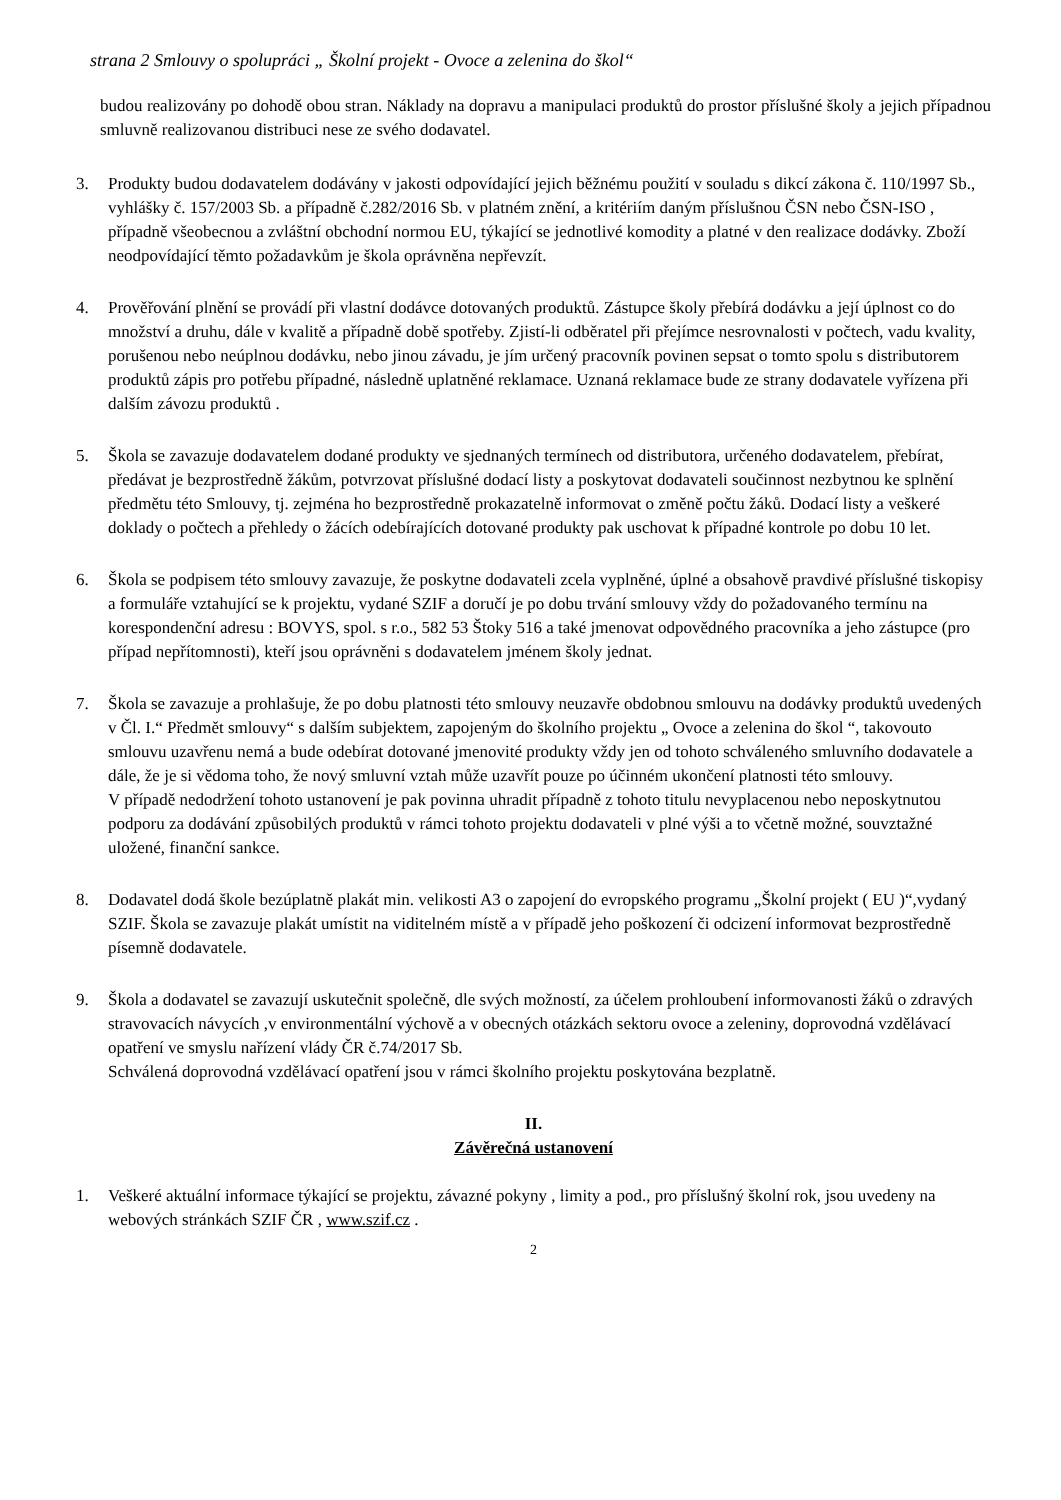strana 2 Smlouvy o spolupráci „ Školní projekt - Ovoce a zelenina do škol“
budou realizovány po dohodě obou stran. Náklady na dopravu a manipulaci produktů do prostor příslušné školy a jejich případnou smluvně realizovanou distribuci nese ze svého dodavatel.
3. Produkty budou dodavatelem dodávány v jakosti odpovídající jejich běžnému použití v souladu s dikcí zákona č. 110/1997 Sb., vyhlášky č. 157/2003 Sb. a případně č.282/2016 Sb. v platném znění, a kritériím daným příslušnou ČSN nebo ČSN-ISO , případně všeobecnou a zvláštní obchodní normou EU, týkající se jednotlivé komodity a platné v den realizace dodávky. Zboží neodpovídající těmto požadavkům je škola oprávněna nepřevzít.
4. Prověřování plnění se provádí při vlastní dodávce dotovaných produktů. Zástupce školy přebírá dodávku a její úplnost co do množství a druhu, dále v kvalitě a případně době spotřeby. Zjistí-li odběratel při přejímce nesrovnalosti v počtech, vadu kvality, porušenou nebo neúplnou dodávku, nebo jinou závadu, je jím určený pracovník povinen sepsat o tomto spolu s distributorem produktů zápis pro potřebu případné, následně uplatněné reklamace. Uznaná reklamace bude ze strany dodavatele vyřízena při dalším závozu produktů .
5. Škola se zavazuje dodavatelem dodané produkty ve sjednaných termínech od distributora, určeného dodavatelem, přebírat, předávat je bezprostředně žákům, potvrzovat příslušné dodací listy a poskytovat dodavateli součinnost nezbytnou ke splnění předmětu této Smlouvy, tj. zejména ho bezprostředně prokazatelně informovat o změně počtu žáků. Dodací listy a veškeré doklady o počtech a přehledy o žácích odebírajících dotované produkty pak uschovat k případné kontrole po dobu 10 let.
6. Škola se podpisem této smlouvy zavazuje, že poskytne dodavateli zcela vyplněné, úplné a obsahově pravdivé příslušné tiskopisy a formuláře vztahující se k projektu, vydané SZIF a doručí je po dobu trvání smlouvy vždy do požadovaného termínu na korespondenční adresu : BOVYS, spol. s r.o., 582 53 Štoky 516 a také jmenovat odpovědného pracovníka a jeho zástupce (pro případ nepřítomnosti), kteří jsou oprávněni s dodavatelem jménem školy jednat.
7. Škola se zavazuje a prohlašuje, že po dobu platnosti této smlouvy neuzavře obdobnou smlouvu na dodávky produktů uvedených v Čl. I.“ Předmět smlouvy“ s dalším subjektem, zapojeným do školního projektu „ Ovoce a zelenina do škol “, takovouto smlouvu uzavřenu nemá a bude odebírat dotované jmenovité produkty vždy jen od tohoto schváleného smluvního dodavatele a dále, že je si vědoma toho, že nový smluvní vztah může uzavřít pouze po účinném ukončení platnosti této smlouvy.
V případě nedodržení tohoto ustanovení je pak povinna uhradit případně z tohoto titulu nevyplacenou nebo neposkytnutou podporu za dodávání způsobilých produktů v rámci tohoto projektu dodavateli v plné výši a to včetně možné, souvztažné uložené, finanční sankce.
8. Dodavatel dodá škole bezúplatně plakát min. velikosti A3 o zapojení do evropského programu „Školní projekt ( EU )“,vydaný SZIF. Škola se zavazuje plakát umístit na viditelném místě a v případě jeho poškození či odcizení informovat bezprostředně písemně dodavatele.
9. Škola a dodavatel se zavazují uskutečnit společně, dle svých možností, za účelem prohloubení informovanosti žáků o zdravých stravovacích návycích ,v environmentální výchově a v obecných otázkách sektoru ovoce a zeleniny, doprovodná vzdělávací opatření ve smyslu nařízení vlády ČR č.74/2017 Sb.
Schválená doprovodná vzdělávací opatření jsou v rámci školního projektu poskytována bezplatně.
II.
Závěrečná ustanovení
1. Veškeré aktuální informace týkající se projektu, závazné pokyny , limity a pod., pro příslušný školní rok, jsou uvedeny na webových stránkách SZIF ČR , www.szif.cz .
2